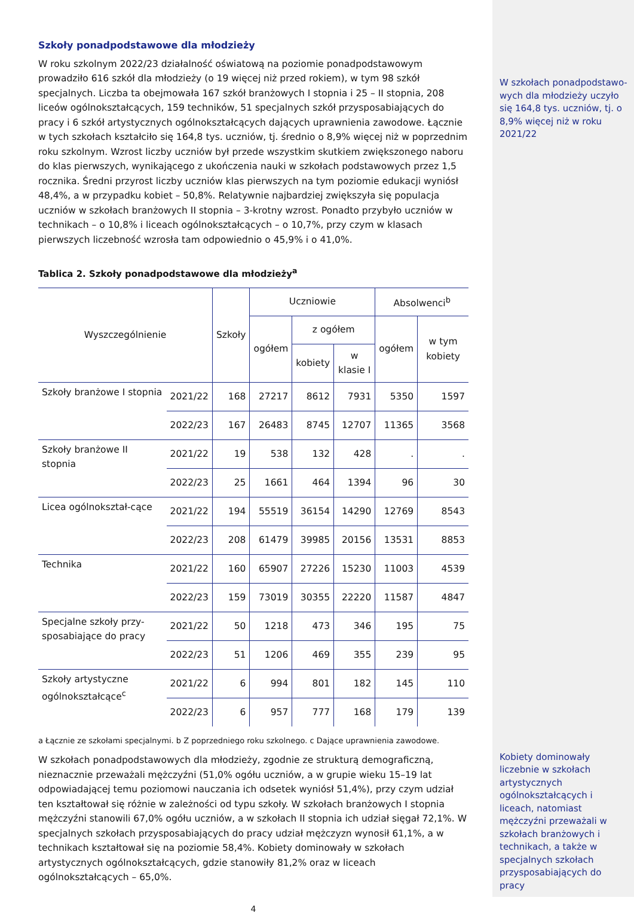Szkoły ponadpodstawowe dla młodzieży
W roku szkolnym 2022/23 działalność oświatową na poziomie ponadpodstawowym prowadziło 616 szkół dla młodzieży (o 19 więcej niż przed rokiem), w tym 98 szkół specjalnych. Liczba ta obejmowała 167 szkół branżowych I stopnia i 25 – II stopnia, 208 liceów ogólnokształcących, 159 techników, 51 specjalnych szkół przysposabiających do pracy i 6 szkół artystycznych ogólnokształcących dających uprawnienia zawodowe. Łącznie w tych szkołach kształciło się 164,8 tys. uczniów, tj. średnio o 8,9% więcej niż w poprzednim roku szkolnym. Wzrost liczby uczniów był przede wszystkim skutkiem zwiększonego naboru do klas pierwszych, wynikającego z ukończenia nauki w szkołach podstawowych przez 1,5 rocznika. Średni przyrost liczby uczniów klas pierwszych na tym poziomie edukacji wyniósł 48,4%, a w przypadku kobiet – 50,8%. Relatywnie najbardziej zwiększyła się populacja uczniów w szkołach branżowych II stopnia – 3-krotny wzrost. Ponadto przybyło uczniów w technikach – o 10,8% i liceach ogólnokształcących – o 10,7%, przy czym w klasach pierwszych liczebność wzrosła tam odpowiednio o 45,9% i o 41,0%.
Tablica 2. Szkoły ponadpodstawowe dla młodzieży<sup>a</sup>
| Wyszczególnienie | | Szkoły | Uczniowie | | | Absolwenci<sup>b</sup> | |
| --- | --- | --- | --- | --- | --- | --- | --- |
| | | | ogółem | z ogółem | | ogółem | w tym kobiety |
| | | | | kobiety | w klasie I | | |
| Szkoły branżowe I stopnia | 2021/22 | 168 | 27217 | 8612 | 7931 | 5350 | 1597 |
| | 2022/23 | 167 | 26483 | 8745 | 12707 | 11365 | 3568 |
| Szkoły branżowe II stopnia | 2021/22 | 19 | 538 | 132 | 428 | . | . |
| | 2022/23 | 25 | 1661 | 464 | 1394 | 96 | 30 |
| Licea ogólnokształ-cące | 2021/22 | 194 | 55519 | 36154 | 14290 | 12769 | 8543 |
| | 2022/23 | 208 | 61479 | 39985 | 20156 | 13531 | 8853 |
| Technika | 2021/22 | 160 | 65907 | 27226 | 15230 | 11003 | 4539 |
| | 2022/23 | 159 | 73019 | 30355 | 22220 | 11587 | 4847 |
| Specjalne szkoły przy-sposabiające do pracy | 2021/22 | 50 | 1218 | 473 | 346 | 195 | 75 |
| | 2022/23 | 51 | 1206 | 469 | 355 | 239 | 95 |
| Szkoły artystyczne ogólnokształcące<sup>c</sup> | 2021/22 | 6 | 994 | 801 | 182 | 145 | 110 |
| | 2022/23 | 6 | 957 | 777 | 168 | 179 | 139 |
a Łącznie ze szkołami specjalnymi. b Z poprzedniego roku szkolnego. c Dające uprawnienia zawodowe.
W szkołach ponadpodstawowych dla młodzieży, zgodnie ze strukturą demograficzną, nieznacznie przeważali mężczyźni (51,0% ogółu uczniów, a w grupie wieku 15–19 lat odpowiadającej temu poziomowi nauczania ich odsetek wyniósł 51,4%), przy czym udział ten kształtował się różnie w zależności od typu szkoły. W szkołach branżowych I stopnia mężczyźni stanowili 67,0% ogółu uczniów, a w szkołach II stopnia ich udział sięgał 72,1%. W specjalnych szkołach przysposabiających do pracy udział mężczyzn wynosił 61,1%, a w technikach kształtował się na poziomie 58,4%. Kobiety dominowały w szkołach artystycznych ogólnokształcących, gdzie stanowiły 81,2% oraz w liceach ogólnokształcących – 65,0%.
4
W szkołach ponadpodstawo-wych dla młodzieży uczyło się 164,8 tys. uczniów, tj. o 8,9% więcej niż w roku 2021/22
Kobiety dominowały liczebnie w szkołach artystycznych ogólnokształcących i liceach, natomiast mężczyźni przeważali w szkołach branżowych i technikach, a także w specjalnych szkołach przysposabiających do pracy